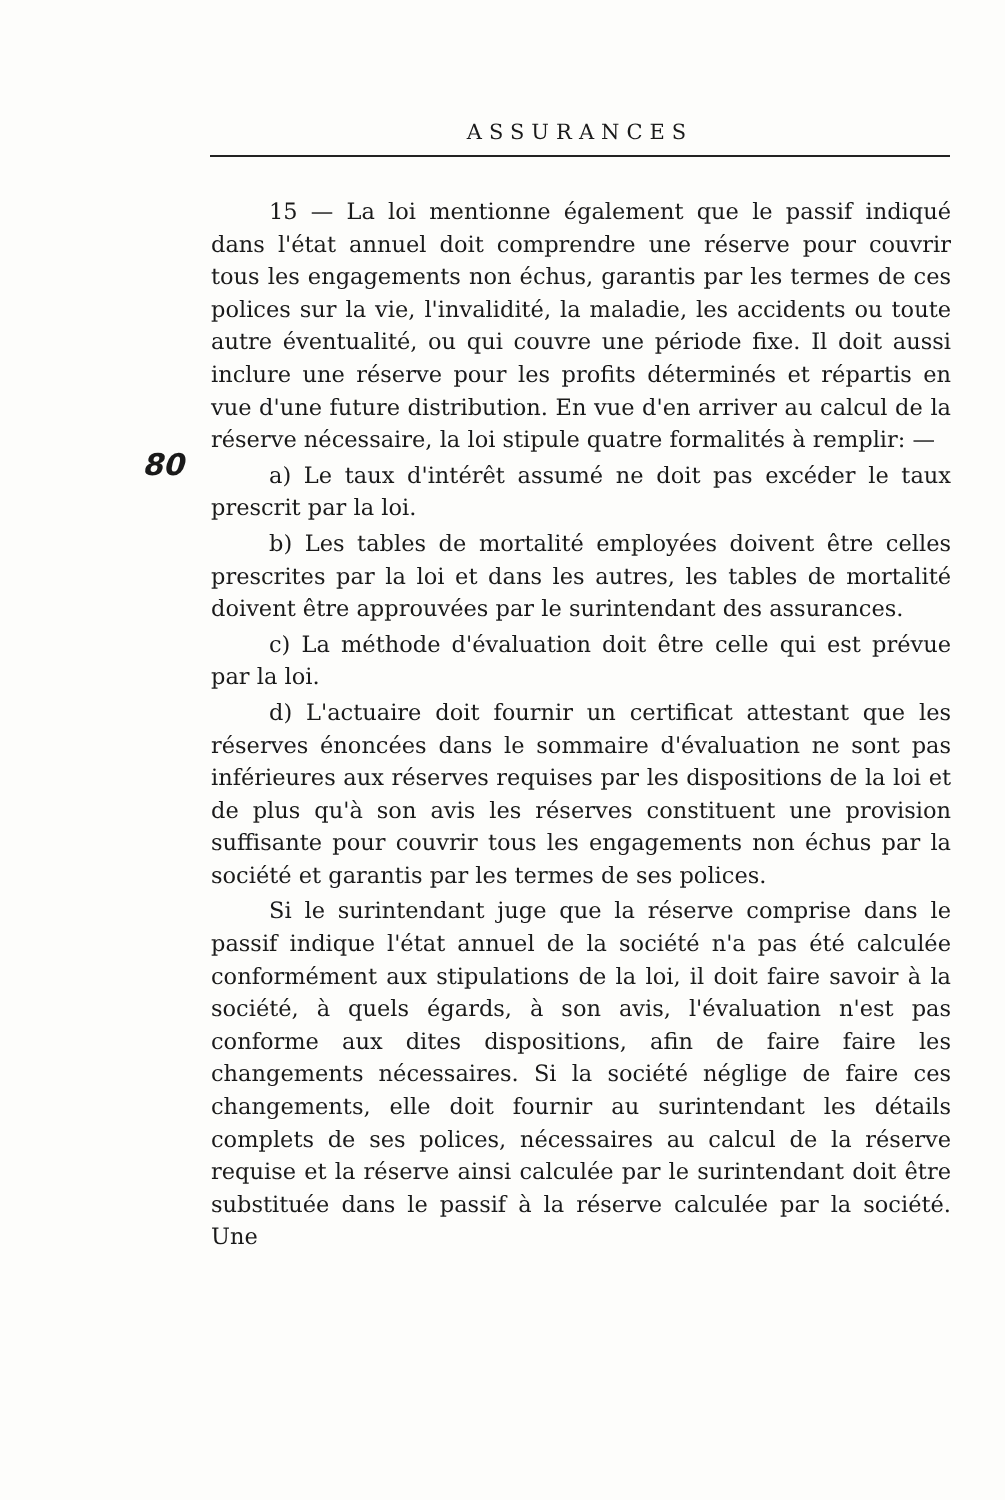ASSURANCES
80
15 — La loi mentionne également que le passif indiqué dans l'état annuel doit comprendre une réserve pour couvrir tous les engagements non échus, garantis par les termes de ces polices sur la vie, l'invalidité, la maladie, les accidents ou toute autre éventualité, ou qui couvre une période fixe. Il doit aussi inclure une réserve pour les profits déterminés et répartis en vue d'une future distribution. En vue d'en arriver au calcul de la réserve nécessaire, la loi stipule quatre formalités à remplir: —
a) Le taux d'intérêt assumé ne doit pas excéder le taux prescrit par la loi.
b) Les tables de mortalité employées doivent être celles prescrites par la loi et dans les autres, les tables de mortalité doivent être approuvées par le surintendant des assurances.
c) La méthode d'évaluation doit être celle qui est prévue par la loi.
d) L'actuaire doit fournir un certificat attestant que les réserves énoncées dans le sommaire d'évaluation ne sont pas inférieures aux réserves requises par les dispositions de la loi et de plus qu'à son avis les réserves constituent une provision suffisante pour couvrir tous les engagements non échus par la société et garantis par les termes de ses polices.
Si le surintendant juge que la réserve comprise dans le passif indique l'état annuel de la société n'a pas été calculée conformément aux stipulations de la loi, il doit faire savoir à la société, à quels égards, à son avis, l'évaluation n'est pas conforme aux dites dispositions, afin de faire faire les changements nécessaires. Si la société néglige de faire ces changements, elle doit fournir au surintendant les détails complets de ses polices, nécessaires au calcul de la réserve requise et la réserve ainsi calculée par le surintendant doit être substituée dans le passif à la réserve calculée par la société. Une